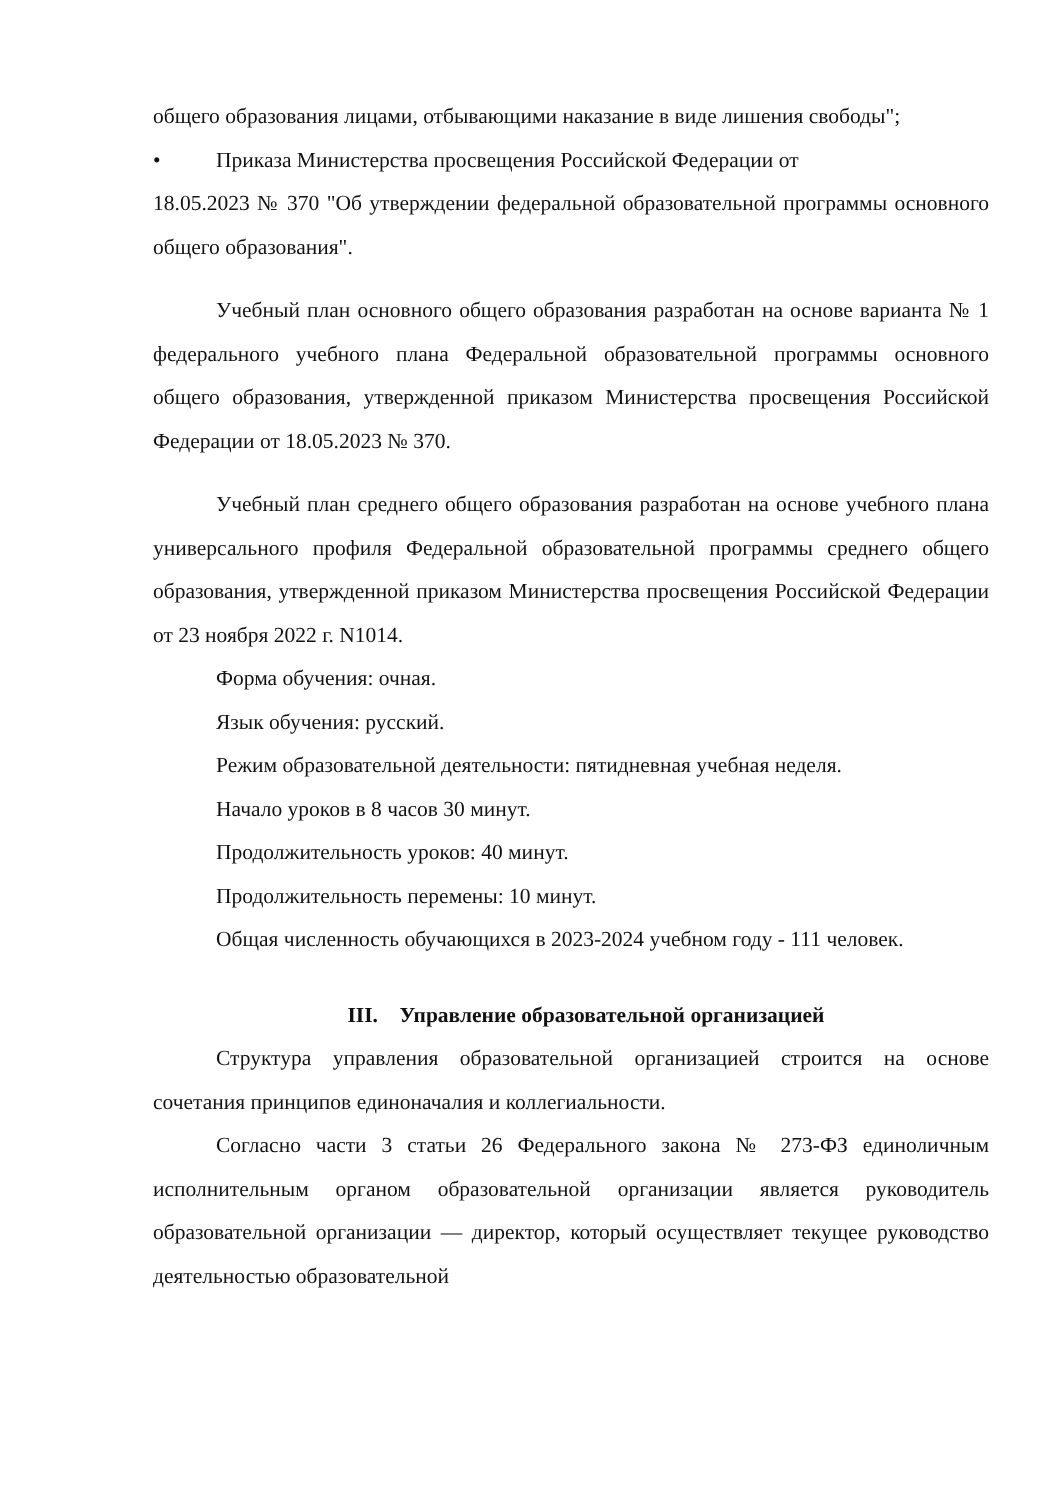общего образования лицами, отбывающими наказание в виде лишения свободы";
• Приказа Министерства просвещения Российской Федерации от
18.05.2023 № 370 "Об утверждении федеральной образовательной программы основного общего образования".
Учебный план основного общего образования разработан на основе варианта № 1 федерального учебного плана Федеральной образовательной программы основного общего образования, утвержденной приказом Министерства просвещения Российской Федерации от 18.05.2023 № 370.
Учебный план среднего общего образования разработан на основе учебного плана универсального профиля Федеральной образовательной программы среднего общего образования, утвержденной приказом Министерства просвещения Российской Федерации от 23 ноября 2022 г. N1014.
Форма обучения: очная.
Язык обучения: русский.
Режим образовательной деятельности: пятидневная учебная неделя.
Начало уроков в 8 часов 30 минут.
Продолжительность уроков: 40 минут.
Продолжительность перемены: 10 минут.
Общая численность обучающихся в 2023-2024 учебном году - 111 человек.
III. Управление образовательной организацией
Структура управления образовательной организацией строится на основе сочетания принципов единоначалия и коллегиальности.
Согласно части 3 статьи 26 Федерального закона № 273-ФЗ единоличным исполнительным органом образовательной организации является руководитель образовательной организации — директор, который осуществляет текущее руководство деятельностью образовательной